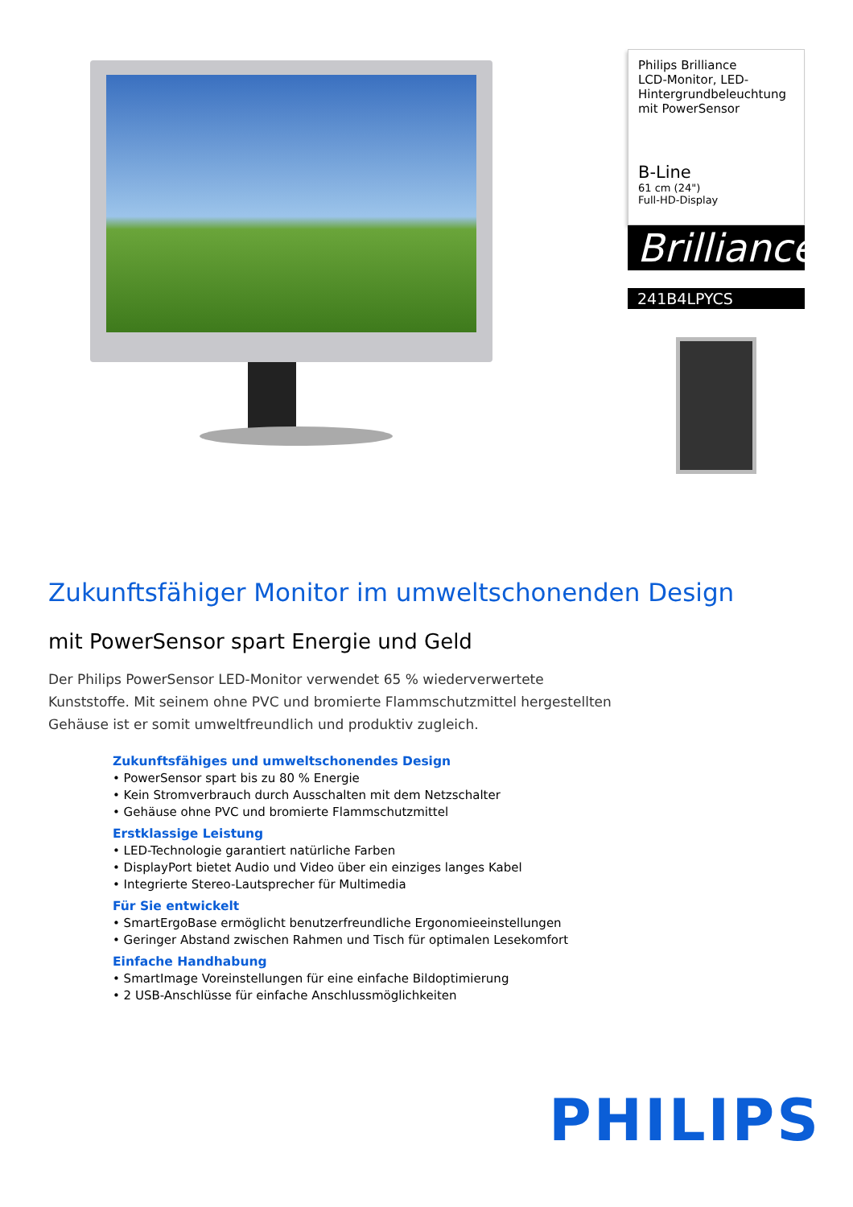Philips Brilliance
LCD-Monitor, LED-
Hintergrundbeleuchtung
mit PowerSensor
B-Line
61 cm (24")
Full-HD-Display
Brilliance
241B4LPYCS
Zukunftsfähiger Monitor im umweltschonenden Design
mit PowerSensor spart Energie und Geld
Der Philips PowerSensor LED-Monitor verwendet 65 % wiederverwertete Kunststoffe. Mit seinem ohne PVC und bromierte Flammschutzmittel hergestellten Gehäuse ist er somit umweltfreundlich und produktiv zugleich.
Zukunftsfähiges und umweltschonendes Design
• PowerSensor spart bis zu 80 % Energie
• Kein Stromverbrauch durch Ausschalten mit dem Netzschalter
• Gehäuse ohne PVC und bromierte Flammschutzmittel
Erstklassige Leistung
• LED-Technologie garantiert natürliche Farben
• DisplayPort bietet Audio und Video über ein einziges langes Kabel
• Integrierte Stereo-Lautsprecher für Multimedia
Für Sie entwickelt
• SmartErgoBase ermöglicht benutzerfreundliche Ergonomieeinstellungen
• Geringer Abstand zwischen Rahmen und Tisch für optimalen Lesekomfort
Einfache Handhabung
• SmartImage Voreinstellungen für eine einfache Bildoptimierung
• 2 USB-Anschlüsse für einfache Anschlussmöglichkeiten
PHILIPS